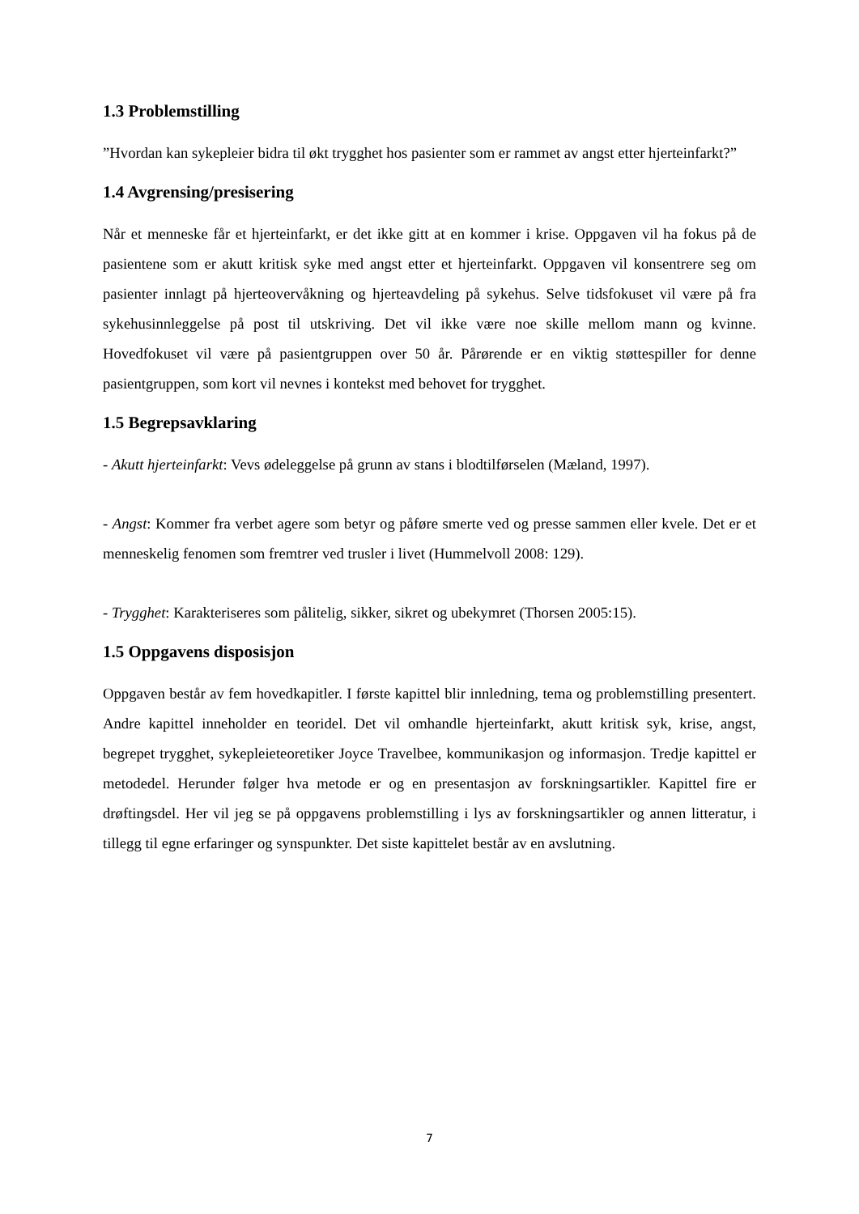1.3 Problemstilling
”Hvordan kan sykepleier bidra til økt trygghet hos pasienter som er rammet av angst etter hjerteinfarkt?”
1.4 Avgrensing/presisering
Når et menneske får et hjerteinfarkt, er det ikke gitt at en kommer i krise. Oppgaven vil ha fokus på de pasientene som er akutt kritisk syke med angst etter et hjerteinfarkt. Oppgaven vil konsentrere seg om pasienter innlagt på hjerteovervåkning og hjerteavdeling på sykehus. Selve tidsfokuset vil være på fra sykehusinnleggelse på post til utskriving. Det vil ikke være noe skille mellom mann og kvinne. Hovedfokuset vil være på pasientgruppen over 50 år. Pårørende er en viktig støttespiller for denne pasientgruppen, som kort vil nevnes i kontekst med behovet for trygghet.
1.5 Begrepsavklaring
- Akutt hjerteinfarkt: Vevs ødeleggelse på grunn av stans i blodtilførselen (Mæland, 1997).
- Angst: Kommer fra verbet agere som betyr og påføre smerte ved og presse sammen eller kvele. Det er et menneskelig fenomen som fremtrer ved trusler i livet (Hummelvoll 2008: 129).
- Trygghet: Karakteriseres som pålitelig, sikker, sikret og ubekymret (Thorsen 2005:15).
1.5 Oppgavens disposisjon
Oppgaven består av fem hovedkapitler. I første kapittel blir innledning, tema og problemstilling presentert. Andre kapittel inneholder en teoridel. Det vil omhandle hjerteinfarkt, akutt kritisk syk, krise, angst, begrepet trygghet, sykepleieteoretiker Joyce Travelbee, kommunikasjon og informasjon. Tredje kapittel er metodedel. Herunder følger hva metode er og en presentasjon av forskningsartikler. Kapittel fire er drøftingsdel. Her vil jeg se på oppgavens problemstilling i lys av forskningsartikler og annen litteratur, i tillegg til egne erfaringer og synspunkter. Det siste kapittelet består av en avslutning.
7